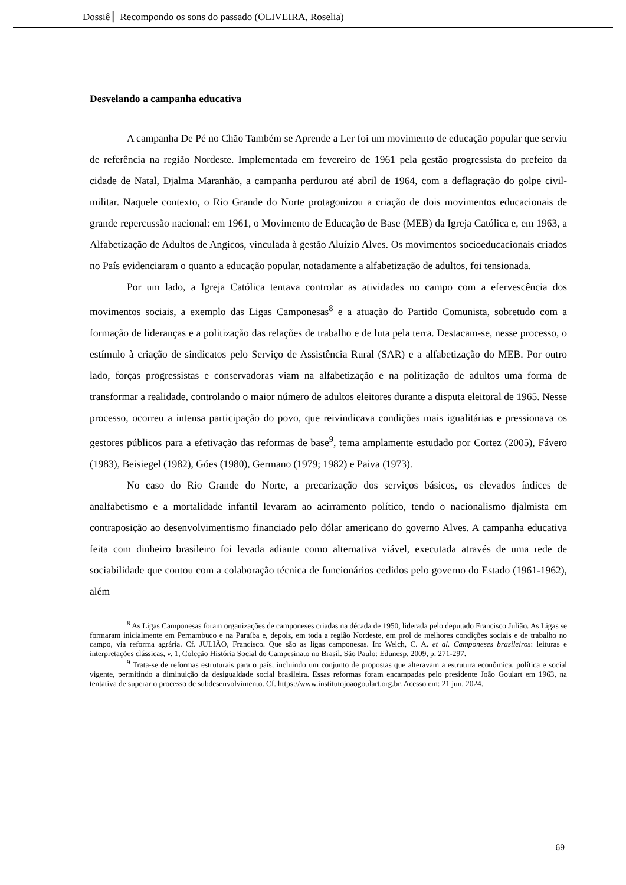Dossiê ▏Recompondo os sons do passado (OLIVEIRA, Roselia)
Desvelando a campanha educativa
A campanha De Pé no Chão Também se Aprende a Ler foi um movimento de educação popular que serviu de referência na região Nordeste. Implementada em fevereiro de 1961 pela gestão progressista do prefeito da cidade de Natal, Djalma Maranhão, a campanha perdurou até abril de 1964, com a deflagração do golpe civil-militar. Naquele contexto, o Rio Grande do Norte protagonizou a criação de dois movimentos educacionais de grande repercussão nacional: em 1961, o Movimento de Educação de Base (MEB) da Igreja Católica e, em 1963, a Alfabetização de Adultos de Angicos, vinculada à gestão Aluízio Alves. Os movimentos socioeducacionais criados no País evidenciaram o quanto a educação popular, notadamente a alfabetização de adultos, foi tensionada.
Por um lado, a Igreja Católica tentava controlar as atividades no campo com a efervescência dos movimentos sociais, a exemplo das Ligas Camponesas<sup>8</sup> e a atuação do Partido Comunista, sobretudo com a formação de lideranças e a politização das relações de trabalho e de luta pela terra. Destacam-se, nesse processo, o estímulo à criação de sindicatos pelo Serviço de Assistência Rural (SAR) e a alfabetização do MEB. Por outro lado, forças progressistas e conservadoras viam na alfabetização e na politização de adultos uma forma de transformar a realidade, controlando o maior número de adultos eleitores durante a disputa eleitoral de 1965. Nesse processo, ocorreu a intensa participação do povo, que reivindicava condições mais igualitárias e pressionava os gestores públicos para a efetivação das reformas de base<sup>9</sup>, tema amplamente estudado por Cortez (2005), Fávero (1983), Beisiegel (1982), Góes (1980), Germano (1979; 1982) e Paiva (1973).
No caso do Rio Grande do Norte, a precarização dos serviços básicos, os elevados índices de analfabetismo e a mortalidade infantil levaram ao acirramento político, tendo o nacionalismo djalmista em contraposição ao desenvolvimentismo financiado pelo dólar americano do governo Alves. A campanha educativa feita com dinheiro brasileiro foi levada adiante como alternativa viável, executada através de uma rede de sociabilidade que contou com a colaboração técnica de funcionários cedidos pelo governo do Estado (1961-1962), além
<sup>8</sup> As Ligas Camponesas foram organizações de camponeses criadas na década de 1950, liderada pelo deputado Francisco Julião. As Ligas se formaram inicialmente em Pernambuco e na Paraíba e, depois, em toda a região Nordeste, em prol de melhores condições sociais e de trabalho no campo, via reforma agrária. Cf. JULIÃO, Francisco. Que são as ligas camponesas. In: Welch, C. A. et al. Camponeses brasileiros: leituras e interpretações clássicas, v. 1, Coleção História Social do Campesinato no Brasil. São Paulo: Edunesp, 2009, p. 271-297.
<sup>9</sup> Trata-se de reformas estruturais para o país, incluindo um conjunto de propostas que alteravam a estrutura econômica, política e social vigente, permitindo a diminuição da desigualdade social brasileira. Essas reformas foram encampadas pelo presidente João Goulart em 1963, na tentativa de superar o processo de subdesenvolvimento. Cf. https://www.institutojoaogoulart.org.br. Acesso em: 21 jun. 2024.
69